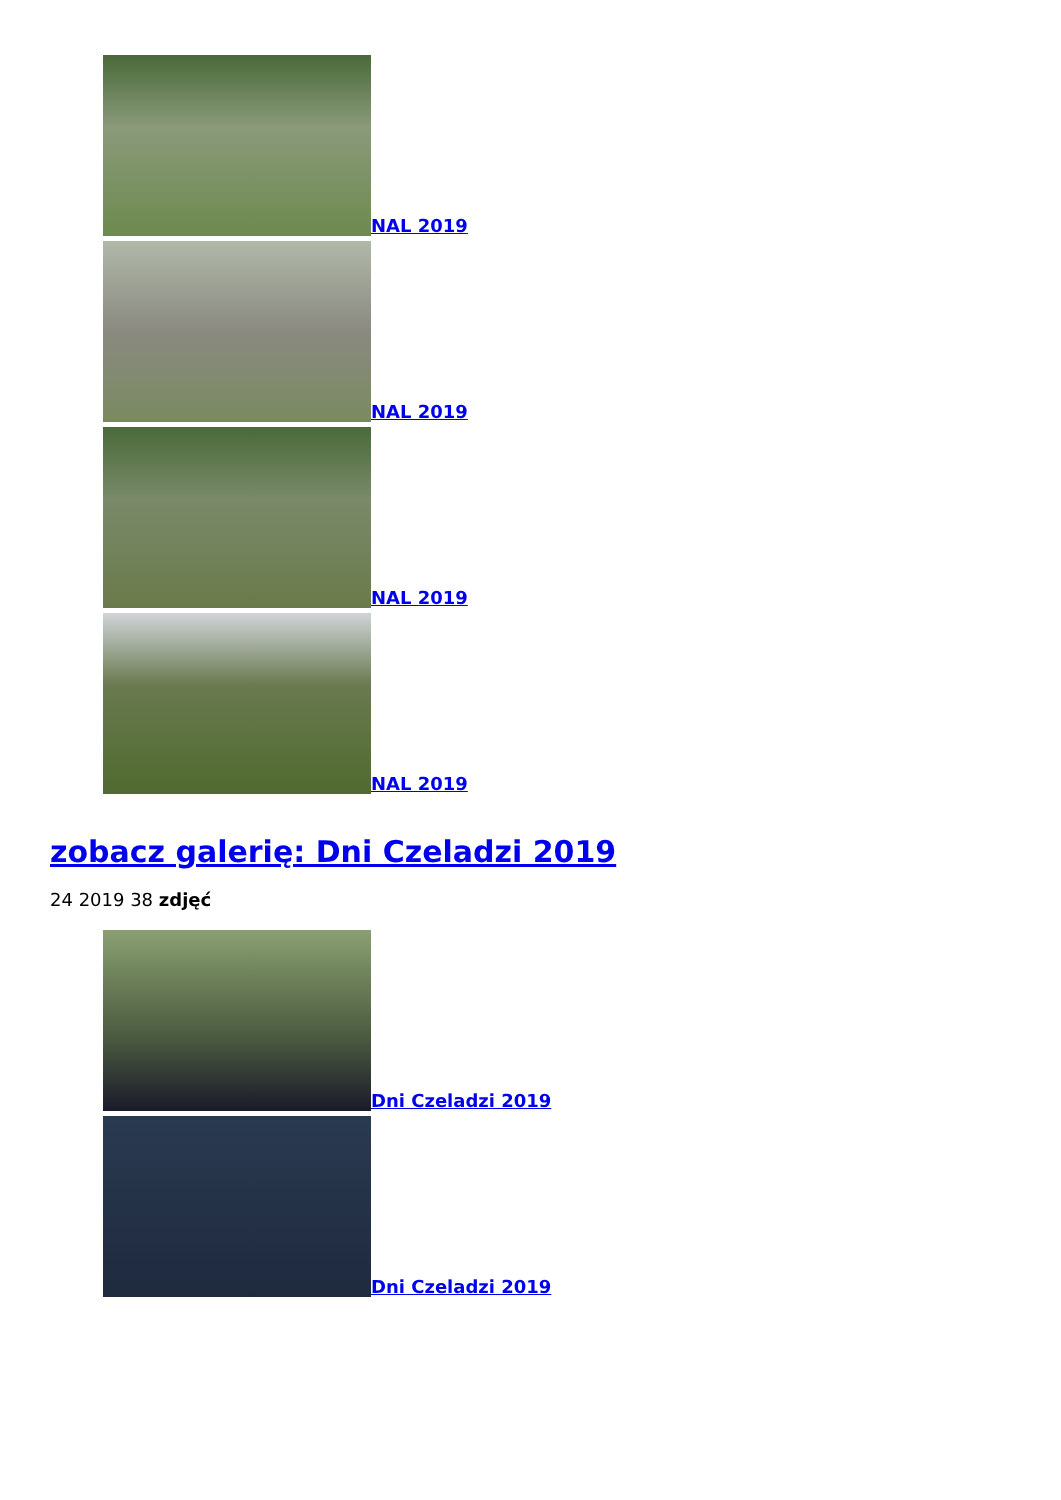NAL 2019
NAL 2019
NAL 2019
NAL 2019
zobacz galerię: Dni Czeladzi 2019
24 2019 38 zdjęć
Dni Czeladzi 2019
Dni Czeladzi 2019